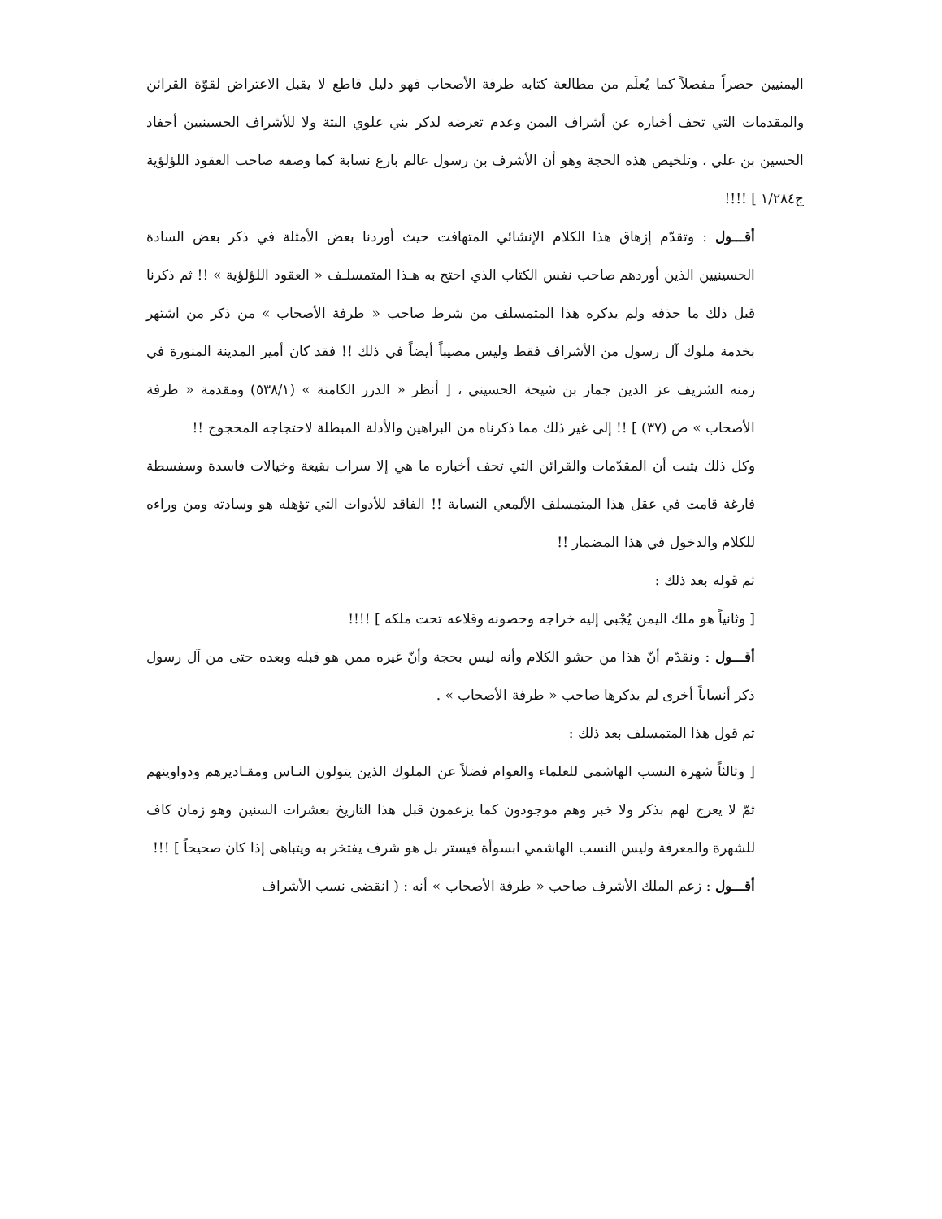اليمنيين حصراً مفصلاً كما يُعلَم من مطالعة كتابه طرفة الأصحاب فهو دليل قاطع لا يقبل الاعتراض لقوّة القرائن والمقدمات التي تحف أخباره عن أشراف اليمن وعدم تعرضه لذكر بني علوي البتة ولا للأشراف الحسينيين أحفاد الحسين بن علي ، وتلخيص هذه الحجة وهو أن الأشرف بن رسول عالم بارع نسابة كما وصفه صاحب العقود اللؤلؤية ج١/٢٨٤ ] !!!!
أقـــول : وتقدّم إزهاق هذا الكلام الإنشائي المتهافت حيث أوردنا بعض الأمثلة في ذكر بعض السادة الحسينيين الذين أوردهم صاحب نفس الكتاب الذي احتج به هـذا المتمسلـف « العقود اللؤلؤية » !! ثم ذكرنا قبل ذلك ما حذفه ولم يذكره هذا المتمسلف من شرط صاحب « طرفة الأصحاب » من ذكر من اشتهر بخدمة ملوك آل رسول من الأشراف فقط وليس مصيباً أيضاً في ذلك !! فقد كان أمير المدينة المنورة في زمنه الشريف عز الدين جماز بن شيحة الحسيني ، [ أنظر « الدرر الكامنة » (٥٣٨/١) ومقدمة « طرفة الأصحاب » ص (٣٧) ] !! إلى غير ذلك مما ذكرناه من البراهين والأدلة المبطلة لاحتجاجه المحجوج !!
وكل ذلك يثبت أن المقدّمات والقرائن التي تحف أخباره ما هي إلا سراب بقيعة وخيالات فاسدة وسفسطة فارغة قامت في عقل هذا المتمسلف الألمعي النسابة !! الفاقد للأدوات التي تؤهله هو وسادته ومن وراءه للكلام والدخول في هذا المضمار !!
ثم قوله بعد ذلك :
[ وثانياً هو ملك اليمن يُجْبى إليه خراجه وحصونه وقلاعه تحت ملكه ] !!!!
أقـــول : ونقدّم أنّ هذا من حشو الكلام وأنه ليس بحجة وأنّ غيره ممن هو قبله وبعده حتى من آل رسول ذكر أنساباً أخرى لم يذكرها صاحب « طرفة الأصحاب » .
ثم قول هذا المتمسلف بعد ذلك :
[ وثالثاً شهرة النسب الهاشمي للعلماء والعوام فضلاً عن الملوك الذين يتولون النـاس ومقـاديرهم ودواوينهم ثمّ لا يعرج لهم بذكر ولا خبر وهم موجودون كما يزعمون قبل هذا التاريخ بعشرات السنين وهو زمان كاف للشهرة والمعرفة وليس النسب الهاشمي ابسوأة فيستر بل هو شرف يفتخر به ويتباهى إذا كان صحيحاً ] !!!
أقـــول : زعم الملك الأشرف صاحب « طرفة الأصحاب » أنه : ( انقضى نسب الأشراف